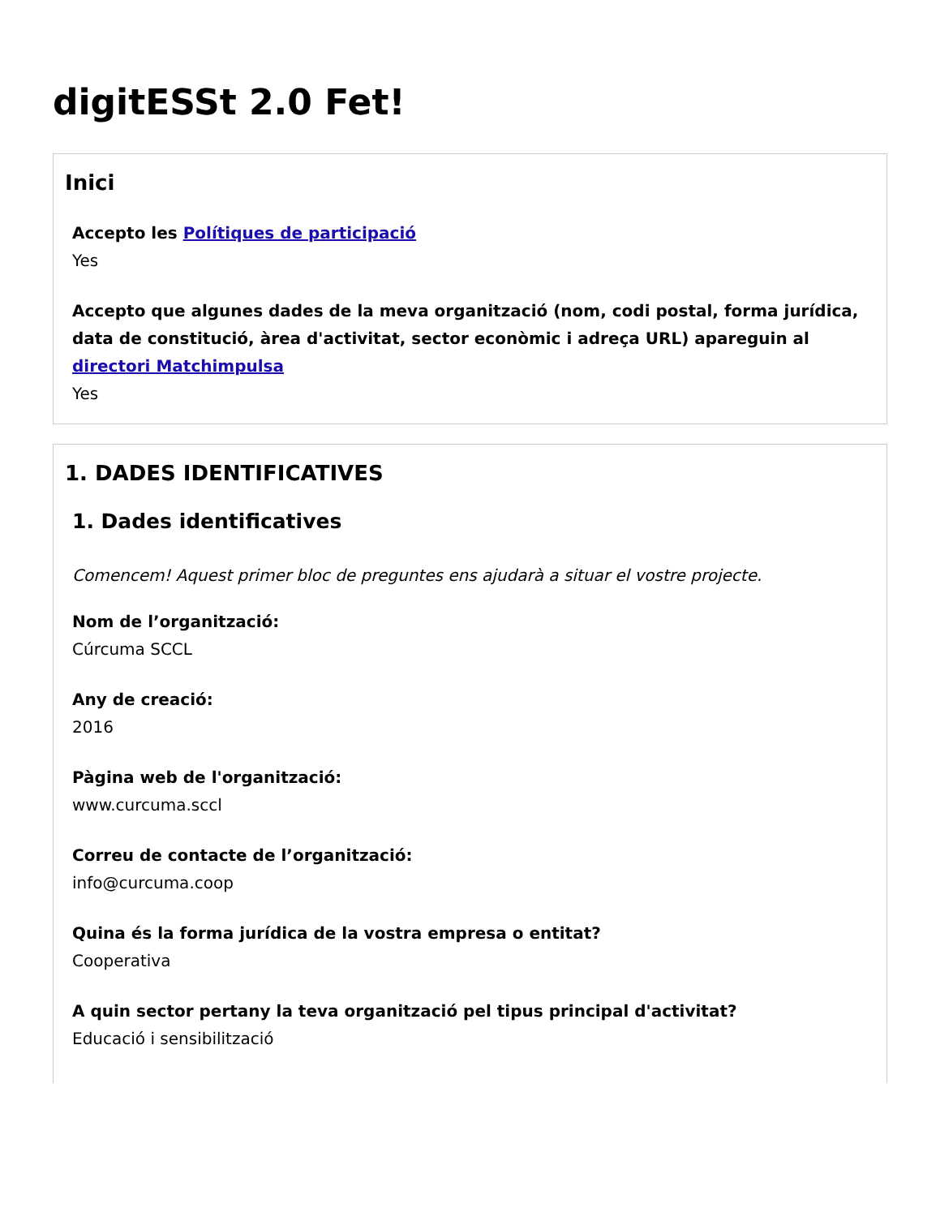digitESSt 2.0 Fet!
Inici
Accepto les Polítiques de participació
Yes
Accepto que algunes dades de la meva organització (nom, codi postal, forma jurídica, data de constitució, àrea d'activitat, sector econòmic i adreça URL) apareguin al directori Matchimpulsa
Yes
1. DADES IDENTIFICATIVES
1. Dades identificatives
Comencem! Aquest primer bloc de preguntes ens ajudarà a situar el vostre projecte.
Nom de l’organització:
Cúrcuma SCCL
Any de creació:
2016
Pàgina web de l'organització:
www.curcuma.sccl
Correu de contacte de l’organització:
info@curcuma.coop
Quina és la forma jurídica de la vostra empresa o entitat?
Cooperativa
A quin sector pertany la teva organització pel tipus principal d'activitat?
Educació i sensibilització